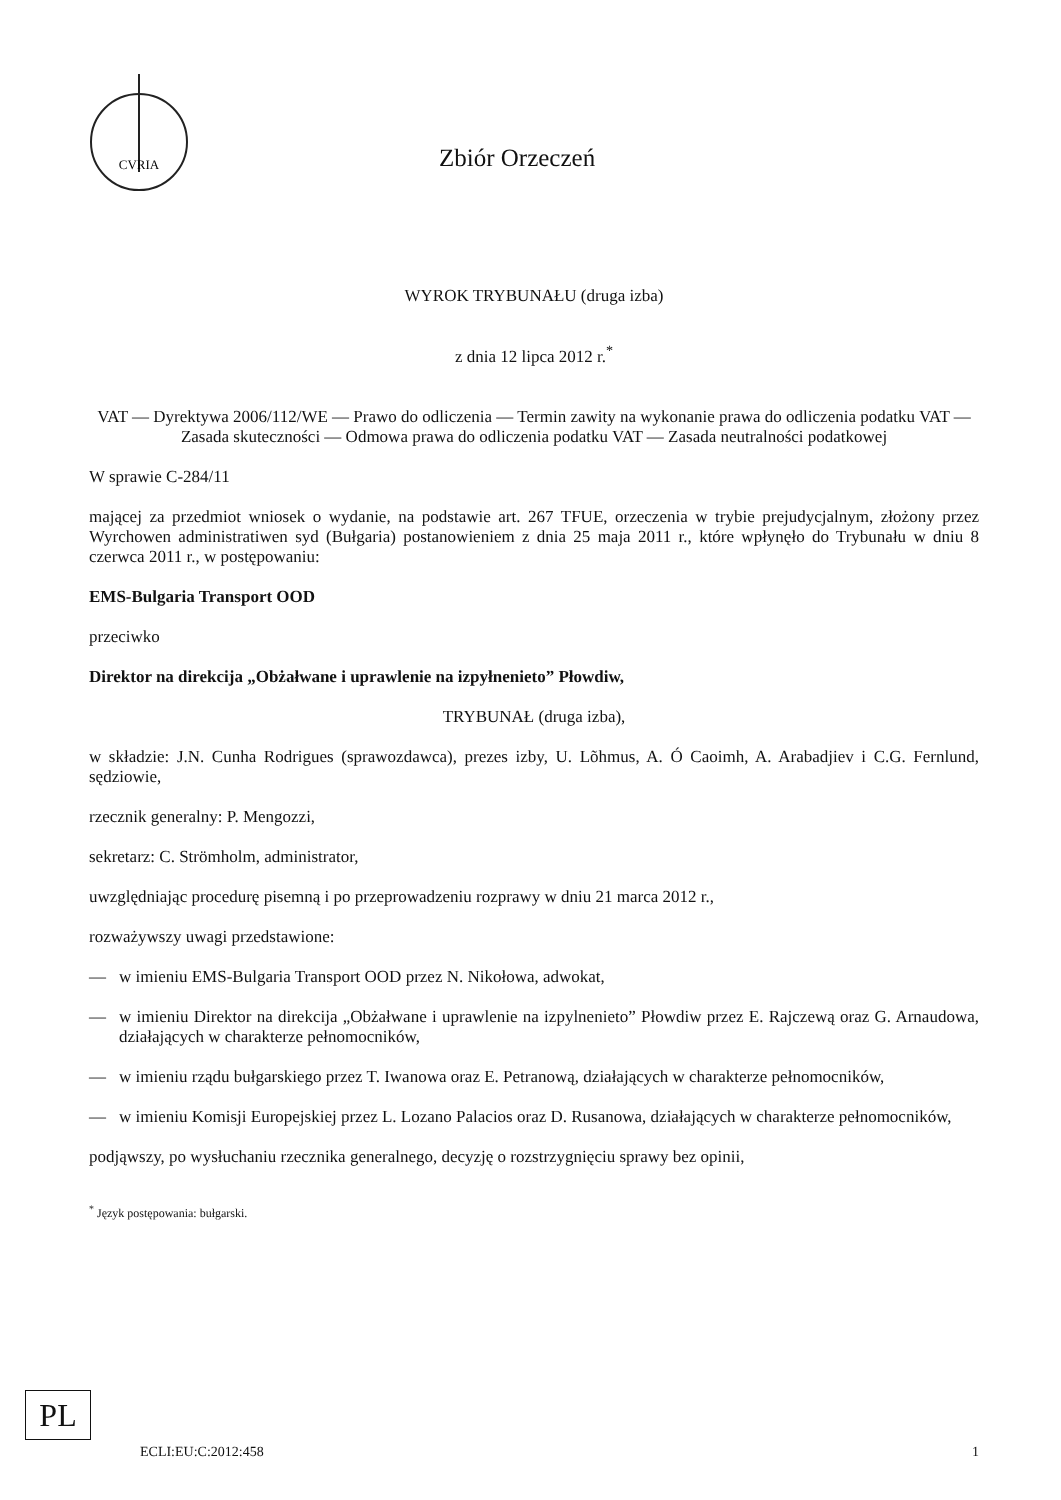CVRIA
Zbiór Orzeczeń
WYROK TRYBUNAŁU (druga izba)
z dnia 12 lipca 2012 r.<sup>*</sup>
VAT — Dyrektywa 2006/112/WE — Prawo do odliczenia — Termin zawity na wykonanie prawa do odliczenia podatku VAT — Zasada skuteczności — Odmowa prawa do odliczenia podatku VAT — Zasada neutralności podatkowej
W sprawie C-284/11
mającej za przedmiot wniosek o wydanie, na podstawie art. 267 TFUE, orzeczenia w trybie prejudycjalnym, złożony przez Wyrchowen administratiwen syd (Bułgaria) postanowieniem z dnia 25 maja 2011 r., które wpłynęło do Trybunału w dniu 8 czerwca 2011 r., w postępowaniu:
EMS-Bulgaria Transport OOD
przeciwko
Direktor na direkcija „Obżałwane i uprawlenie na izpyłnenieto” Płowdiw,
TRYBUNAŁ (druga izba),
w składzie: J.N. Cunha Rodrigues (sprawozdawca), prezes izby, U. Lõhmus, A. Ó Caoimh, A. Arabadjiev i C.G. Fernlund, sędziowie,
rzecznik generalny: P. Mengozzi,
sekretarz: C. Strömholm, administrator,
uwzględniając procedurę pisemną i po przeprowadzeniu rozprawy w dniu 21 marca 2012 r.,
rozważywszy uwagi przedstawione:
— w imieniu EMS-Bulgaria Transport OOD przez N. Nikołowa, adwokat,
— w imieniu Direktor na direkcija „Obżałwane i uprawlenie na izpylnenieto” Płowdiw przez E. Rajczewą oraz G. Arnaudowa, działających w charakterze pełnomocników,
— w imieniu rządu bułgarskiego przez T. Iwanowa oraz E. Petranową, działających w charakterze pełnomocników,
— w imieniu Komisji Europejskiej przez L. Lozano Palacios oraz D. Rusanowa, działających w charakterze pełnomocników,
podjąwszy, po wysłuchaniu rzecznika generalnego, decyzję o rozstrzygnięciu sprawy bez opinii,
<sup>*</sup> Język postępowania: bułgarski.
PL
ECLI:EU:C:2012:458 1